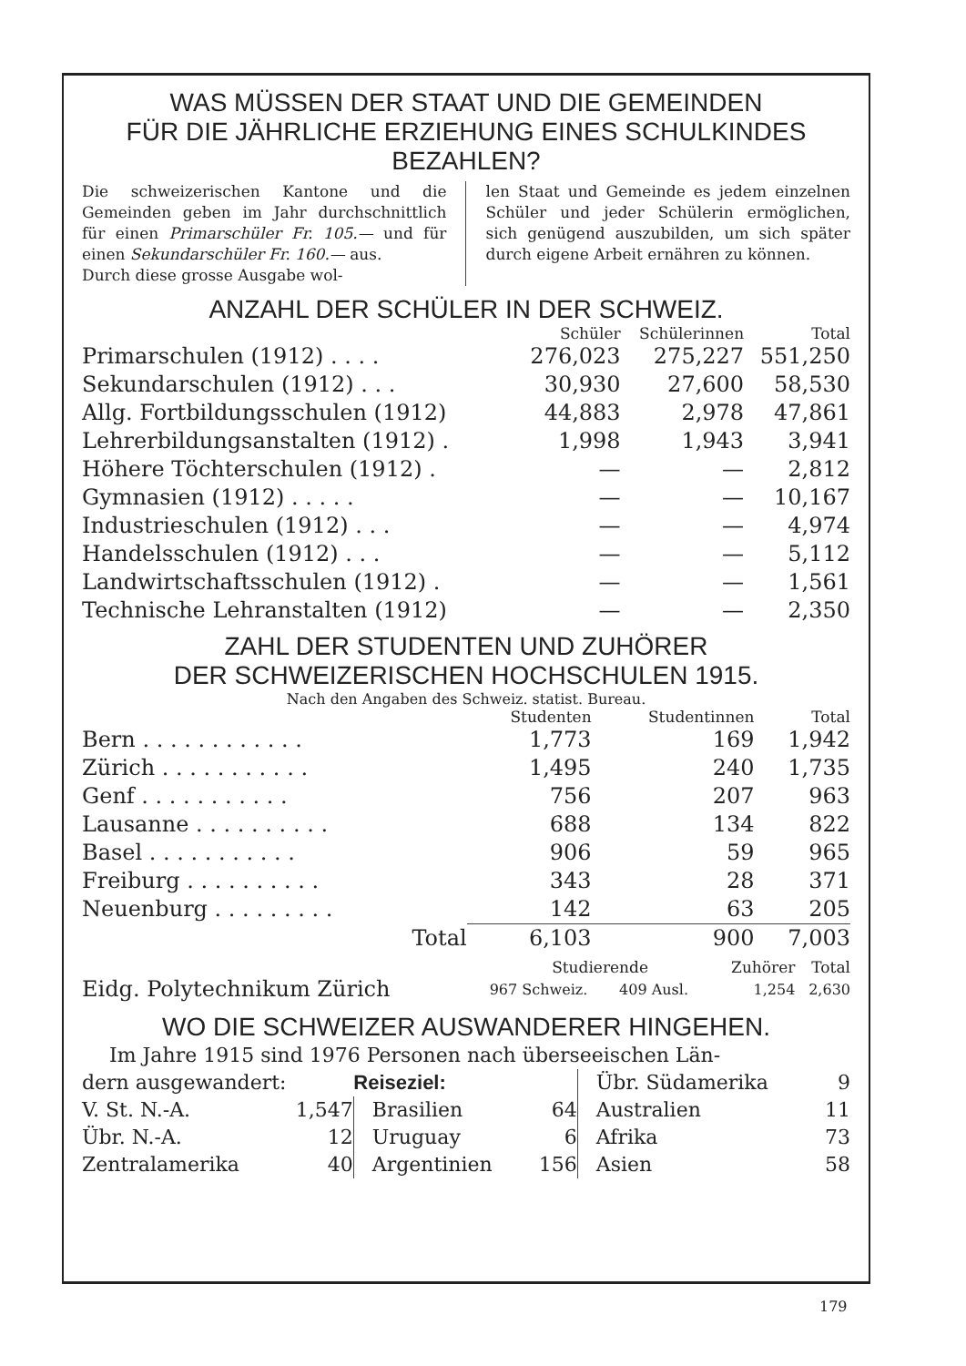WAS MÜSSEN DER STAAT UND DIE GEMEINDEN
FÜR DIE JÄHRLICHE ERZIEHUNG EINES SCHULKINDES
BEZAHLEN?
Die schweizerischen Kantone und die Gemeinden geben im Jahr durchschnittlich für einen Primarschüler Fr. 105.— und für einen Sekundarschüler Fr. 160.— aus.
Durch diese grosse Ausgabe wol-
len Staat und Gemeinde es jedem einzelnen Schüler und jeder Schülerin ermöglichen, sich genügend auszubilden, um sich später durch eigene Arbeit ernähren zu können.
ANZAHL DER SCHÜLER IN DER SCHWEIZ.
| | Schüler | Schülerinnen | Total |
| --- | --- | --- | --- |
| Primarschulen (1912) . . . . | 276,023 | 275,227 | 551,250 |
| Sekundarschulen (1912) . . . | 30,930 | 27,600 | 58,530 |
| Allg. Fortbildungsschulen (1912) | 44,883 | 2,978 | 47,861 |
| Lehrerbildungsanstalten (1912) . | 1,998 | 1,943 | 3,941 |
| Höhere Töchterschulen (1912) . | — | — | 2,812 |
| Gymnasien (1912) . . . . . | — | — | 10,167 |
| Industrieschulen (1912) . . . | — | — | 4,974 |
| Handelsschulen (1912) . . . | — | — | 5,112 |
| Landwirtschaftsschulen (1912) . | — | — | 1,561 |
| Technische Lehranstalten (1912) | — | — | 2,350 |
ZAHL DER STUDENTEN UND ZUHÖRER
DER SCHWEIZERISCHEN HOCHSCHULEN 1915.
Nach den Angaben des Schweiz. statist. Bureau.
| | Studenten | Studentinnen | Total |
| --- | --- | --- | --- |
| Bern . . . . . . . . . . . . | 1,773 | 169 | 1,942 |
| Zürich . . . . . . . . . . . | 1,495 | 240 | 1,735 |
| Genf . . . . . . . . . . . | 756 | 207 | 963 |
| Lausanne . . . . . . . . . . | 688 | 134 | 822 |
| Basel . . . . . . . . . . . | 906 | 59 | 965 |
| Freiburg . . . . . . . . . . | 343 | 28 | 371 |
| Neuenburg . . . . . . . . . | 142 | 63 | 205 |
| Total | 6,103 | 900 | 7,003 |
| | Studierende | | Zuhörer | Total |
| --- | --- | --- | --- | --- |
| Eidg. Polytechnikum Zürich | 967 Schweiz. | 409 Ausl. | 1,254 | 2,630 |
WO DIE SCHWEIZER AUSWANDERER HINGEHEN.
| Im Jahre 1915 sind 1976 Personen nach überseeischen Län- | | | | | |
| dern ausgewandert: | | Reiseziel: | | Übr. Südamerika | 9 |
| V. St. N.-A. | 1,547 | Brasilien | 64 | Australien | 11 |
| Übr. N.-A. | 12 | Uruguay | 6 | Afrika | 73 |
| Zentralamerika | 40 | Argentinien | 156 | Asien | 58 |
179